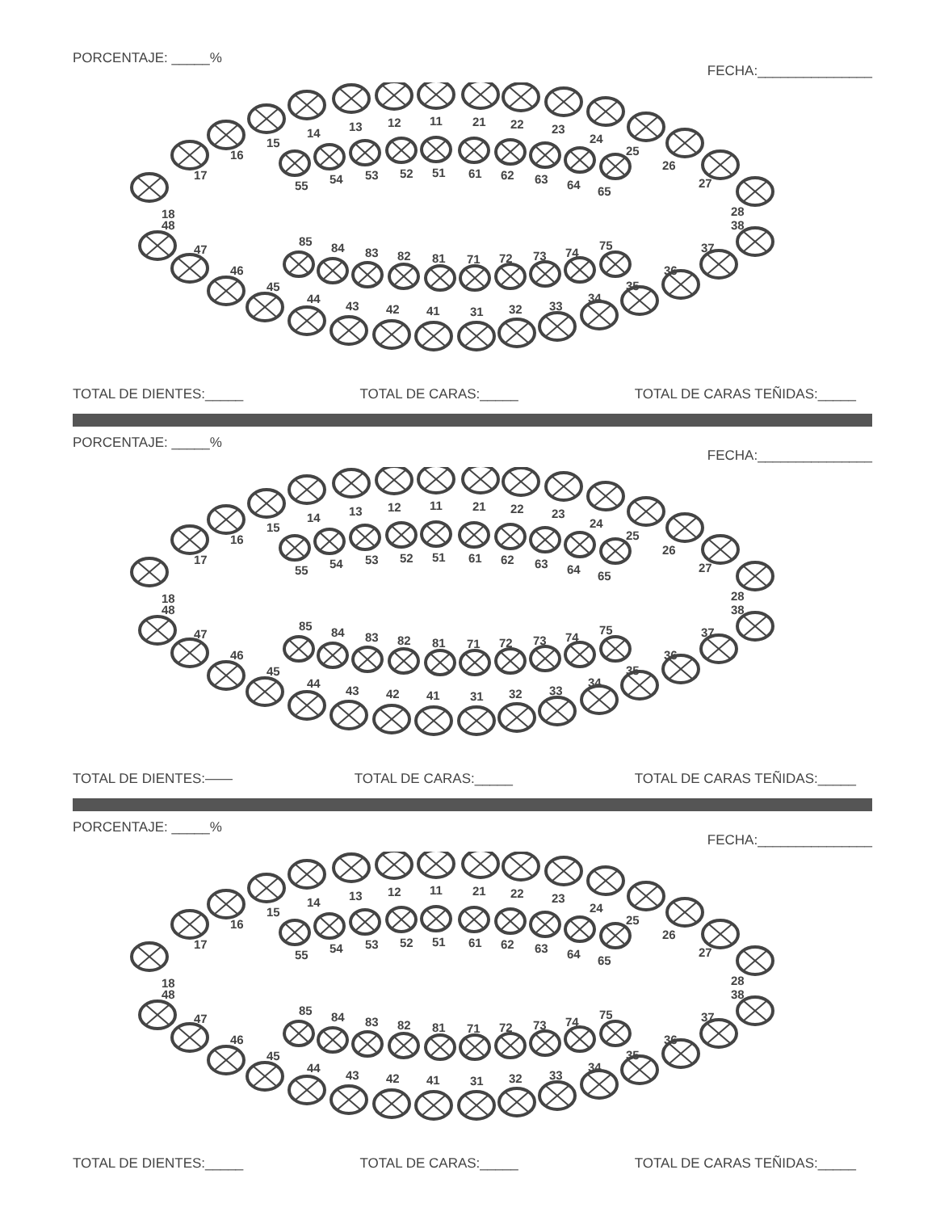PORCENTAJE: _____% FECHA:_______________
18
17
16
15
14
13
12
11
21
22
23
24
25
26
27
28
55
54
53
52
51
61
62
63
64
65
48
47
46
45
44
43
42
41
31
32
33
34
35
36
37
38
85
84
83
82
81
71
72
73
74
75
TOTAL DE DIENTES:_____ TOTAL DE CARAS:_____ TOTAL DE CARAS TEÑIDAS:_____
PORCENTAJE: _____% FECHA:_______________
18
17
16
15
14
13
12
11
21
22
23
24
25
26
27
28
55
54
53
52
51
61
62
63
64
65
48
47
46
45
44
43
42
41
31
32
33
34
35
36
37
38
85
84
83
82
81
71
72
73
74
75
TOTAL DE DIENTES:—— TOTAL DE CARAS:_____ TOTAL DE CARAS TEÑIDAS:_____
PORCENTAJE: _____% FECHA:_______________
18
17
16
15
14
13
12
11
21
22
23
24
25
26
27
28
55
54
53
52
51
61
62
63
64
65
48
47
46
45
44
43
42
41
31
32
33
34
35
36
37
38
85
84
83
82
81
71
72
73
74
75
TOTAL DE DIENTES:_____ TOTAL DE CARAS:_____ TOTAL DE CARAS TEÑIDAS:_____